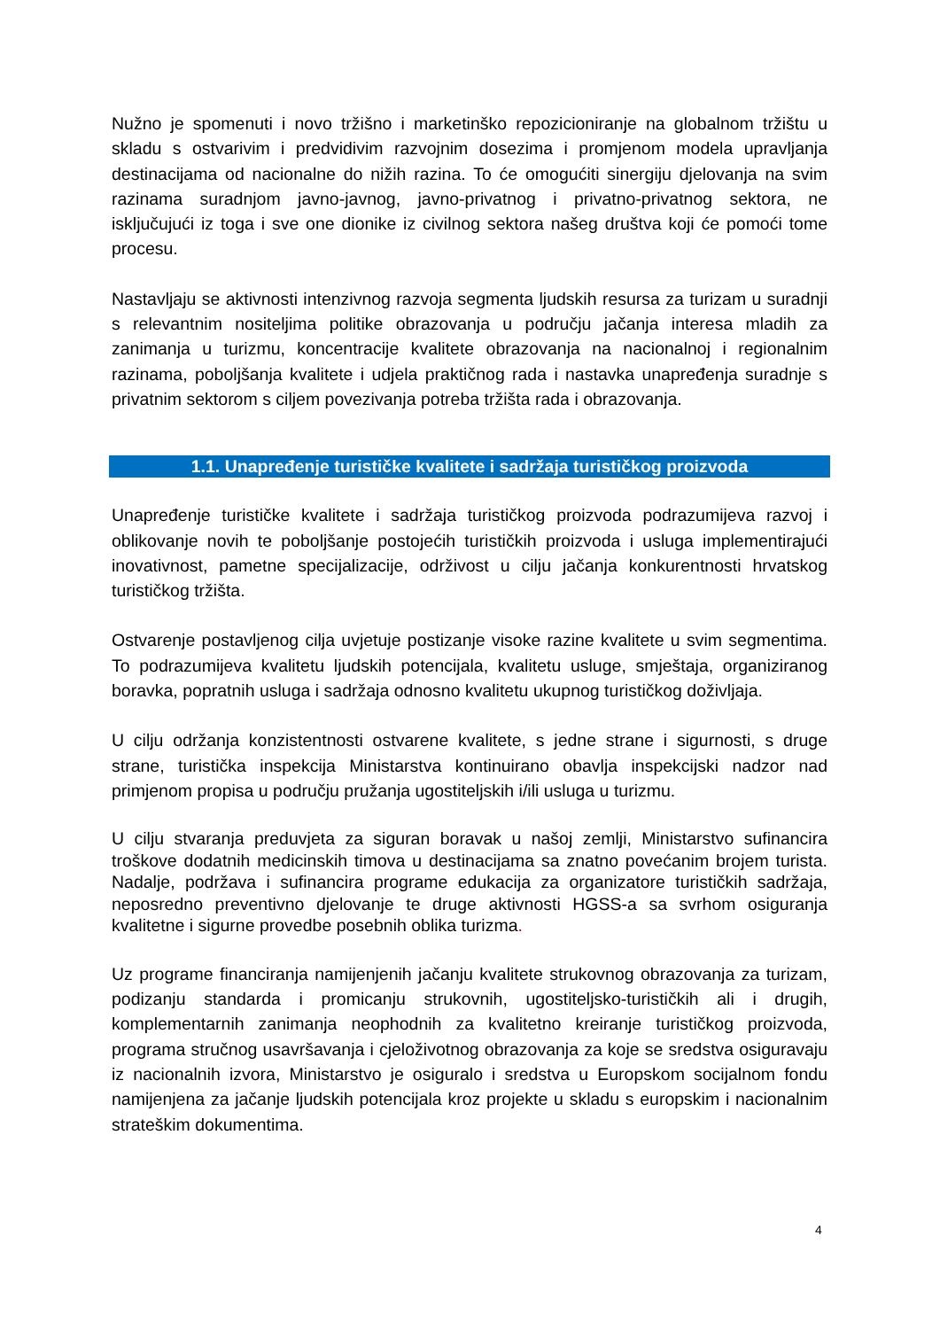Nužno je spomenuti i novo tržišno i marketinško repozicioniranje na globalnom tržištu u skladu s ostvarivim i predvidivim razvojnim dosezima i promjenom modela upravljanja destinacijama od nacionalne do nižih razina. To će omogućiti sinergiju djelovanja na svim razinama suradnjom javno-javnog, javno-privatnog i privatno-privatnog sektora, ne isključujući iz toga i sve one dionike iz civilnog sektora našeg društva koji će pomoći tome procesu.
Nastavljaju se aktivnosti intenzivnog razvoja segmenta ljudskih resursa za turizam u suradnji s relevantnim nositeljima politike obrazovanja u području jačanja interesa mladih za zanimanja u turizmu, koncentracije kvalitete obrazovanja na nacionalnoj i regionalnim razinama, poboljšanja kvalitete i udjela praktičnog rada i nastavka unapređenja suradnje s privatnim sektorom s ciljem povezivanja potreba tržišta rada i obrazovanja.
1.1. Unapređenje turističke kvalitete i sadržaja turističkog proizvoda
Unapređenje turističke kvalitete i sadržaja turističkog proizvoda podrazumijeva razvoj i oblikovanje novih te poboljšanje postojećih turističkih proizvoda i usluga implementirajući inovativnost, pametne specijalizacije, održivost u cilju jačanja konkurentnosti hrvatskog turističkog tržišta.
Ostvarenje postavljenog cilja uvjetuje postizanje visoke razine kvalitete u svim segmentima. To podrazumijeva kvalitetu ljudskih potencijala, kvalitetu usluge, smještaja, organiziranog boravka, popratnih usluga i sadržaja odnosno kvalitetu ukupnog turističkog doživljaja.
U cilju održanja konzistentnosti ostvarene kvalitete, s jedne strane i sigurnosti, s druge strane, turistička inspekcija Ministarstva kontinuirano obavlja inspekcijski nadzor nad primjenom propisa u području pružanja ugostiteljskih i/ili usluga u turizmu.
U cilju stvaranja preduvjeta za siguran boravak u našoj zemlji, Ministarstvo sufinancira troškove dodatnih medicinskih timova u destinacijama sa znatno povećanim brojem turista. Nadalje, podržava i sufinancira programe edukacija za organizatore turističkih sadržaja, neposredno preventivno djelovanje te druge aktivnosti HGSS-a sa svrhom osiguranja kvalitetne i sigurne provedbe posebnih oblika turizma.
Uz programe financiranja namijenjenih jačanju kvalitete strukovnog obrazovanja za turizam, podizanju standarda i promicanju strukovnih, ugostiteljsko-turističkih ali i drugih, komplementarnih zanimanja neophodnih za kvalitetno kreiranje turističkog proizvoda, programa stručnog usavršavanja i cjeloživotnog obrazovanja za koje se sredstva osiguravaju iz nacionalnih izvora, Ministarstvo je osiguralo i sredstva u Europskom socijalnom fondu namijenjena za jačanje ljudskih potencijala kroz projekte u skladu s europskim i nacionalnim strateškim dokumentima.
4